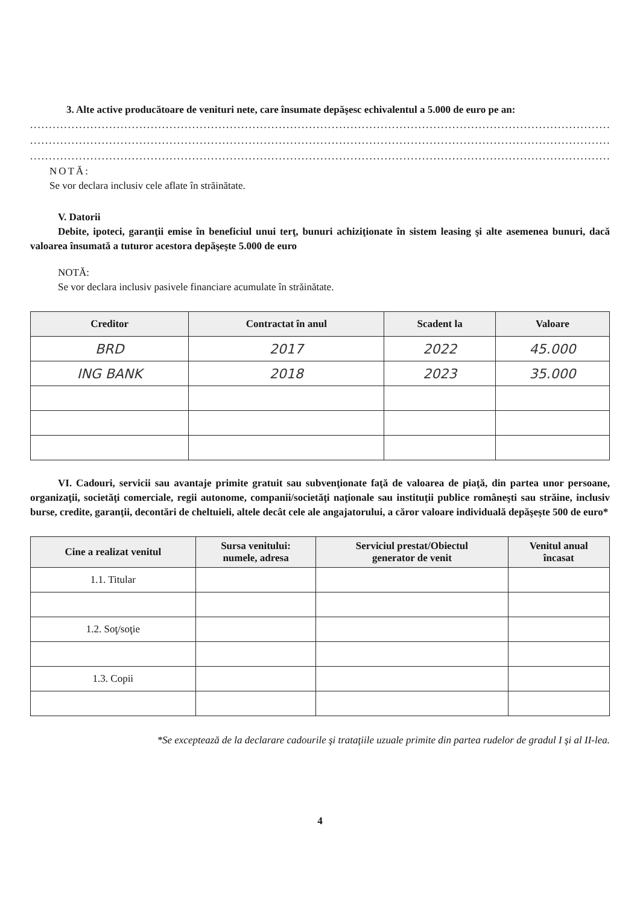3. Alte active producătoare de venituri nete, care însumate depăşesc echivalentul a 5.000 de euro pe an:
..............................................................................................................................................................
..............................................................................................................................................................
..............................................................................................................................................................
NOTĂ:
Se vor declara inclusiv cele aflate în străinătate.
V. Datorii
Debite, ipoteci, garanţii emise în beneficiul unui terţ, bunuri achiziţionate în sistem leasing şi alte asemenea bunuri, dacă valoarea însumată a tuturor acestora depăşeşte 5.000 de euro
NOTĂ:
Se vor declara inclusiv pasivele financiare acumulate în străinătate.
| Creditor | Contractat în anul | Scadent la | Valoare |
| --- | --- | --- | --- |
| BRD | 2017 | 2022 | 45.000 |
| ING BANK | 2018 | 2023 | 35.000 |
VI. Cadouri, servicii sau avantaje primite gratuit sau subvenţionate faţă de valoarea de piaţă, din partea unor persoane, organizaţii, societăţi comerciale, regii autonome, companii/societăţi naţionale sau instituţii publice româneşti sau străine, inclusiv burse, credite, garanţii, decontări de cheltuieli, altele decât cele ale angajatorului, a căror valoare individuală depăşeşte 500 de euro*
| Cine a realizat venitul | Sursa venitului: numele, adresa | Serviciul prestat/Obiectul generator de venit | Venitul anual încasat |
| --- | --- | --- | --- |
| 1.1. Titular | | | |
| 1.2. Soţ/soţie | | | |
| 1.3. Copii | | | |
*Se exceptează de la declarare cadourile şi trataţiile uzuale primite din partea rudelor de gradul I şi al II-lea.
4